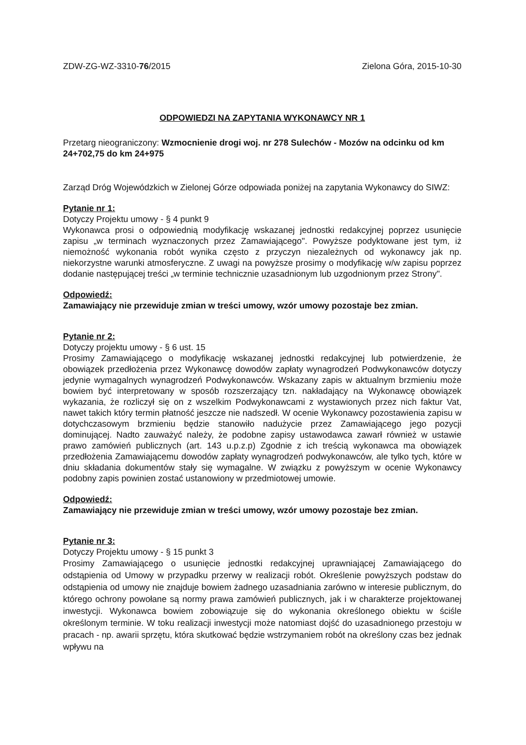ZDW-ZG-WZ-3310-76/2015 Zielona Góra, 2015-10-30
ODPOWIEDZI NA ZAPYTANIA WYKONAWCY NR 1
Przetarg nieograniczony: Wzmocnienie drogi woj. nr 278 Sulechów - Mozów na odcinku od km 24+702,75 do km 24+975
Zarząd Dróg Wojewódzkich w Zielonej Górze odpowiada poniżej na zapytania Wykonawcy do SIWZ:
Pytanie nr 1:
Dotyczy Projektu umowy - § 4 punkt 9
Wykonawca prosi o odpowiednią modyfikację wskazanej jednostki redakcyjnej poprzez usunięcie zapisu „w terminach wyznaczonych przez Zamawiającego". Powyższe podyktowane jest tym, iż niemożność wykonania robót wynika często z przyczyn niezależnych od wykonawcy jak np. niekorzystne warunki atmosferyczne. Z uwagi na powyższe prosimy o modyfikację w/w zapisu poprzez dodanie następującej treści „w terminie technicznie uzasadnionym lub uzgodnionym przez Strony".
Odpowiedź:
Zamawiający nie przewiduje zmian w treści umowy, wzór umowy pozostaje bez zmian.
Pytanie nr 2:
Dotyczy projektu umowy - § 6 ust. 15
Prosimy Zamawiającego o modyfikację wskazanej jednostki redakcyjnej lub potwierdzenie, że obowiązek przedłożenia przez Wykonawcę dowodów zapłaty wynagrodzeń Podwykonawców dotyczy jedynie wymagalnych wynagrodzeń Podwykonawców. Wskazany zapis w aktualnym brzmieniu może bowiem być interpretowany w sposób rozszerzający tzn. nakładający na Wykonawcę obowiązek wykazania, że rozliczył się on z wszelkim Podwykonawcami z wystawionych przez nich faktur Vat, nawet takich który termin płatność jeszcze nie nadszedł. W ocenie Wykonawcy pozostawienia zapisu w dotychczasowym brzmieniu będzie stanowiło nadużycie przez Zamawiającego jego pozycji dominującej. Nadto zauważyć należy, że podobne zapisy ustawodawca zawarł również w ustawie prawo zamówień publicznych (art. 143 u.p.z.p) Zgodnie z ich treścią wykonawca ma obowiązek przedłożenia Zamawiającemu dowodów zapłaty wynagrodzeń podwykonawców, ale tylko tych, które w dniu składania dokumentów stały się wymagalne. W związku z powyższym w ocenie Wykonawcy podobny zapis powinien zostać ustanowiony w przedmiotowej umowie.
Odpowiedź:
Zamawiający nie przewiduje zmian w treści umowy, wzór umowy pozostaje bez zmian.
Pytanie nr 3:
Dotyczy Projektu umowy - § 15 punkt 3
Prosimy Zamawiającego o usunięcie jednostki redakcyjnej uprawniającej Zamawiającego do odstąpienia od Umowy w przypadku przerwy w realizacji robót. Określenie powyższych podstaw do odstąpienia od umowy nie znajduje bowiem żadnego uzasadniania zarówno w interesie publicznym, do którego ochrony powołane są normy prawa zamówień publicznych, jak i w charakterze projektowanej inwestycji. Wykonawca bowiem zobowiązuje się do wykonania określonego obiektu w ściśle określonym terminie. W toku realizacji inwestycji może natomiast dojść do uzasadnionego przestoju w pracach - np. awarii sprzętu, która skutkować będzie wstrzymaniem robót na określony czas bez jednak wpływu na